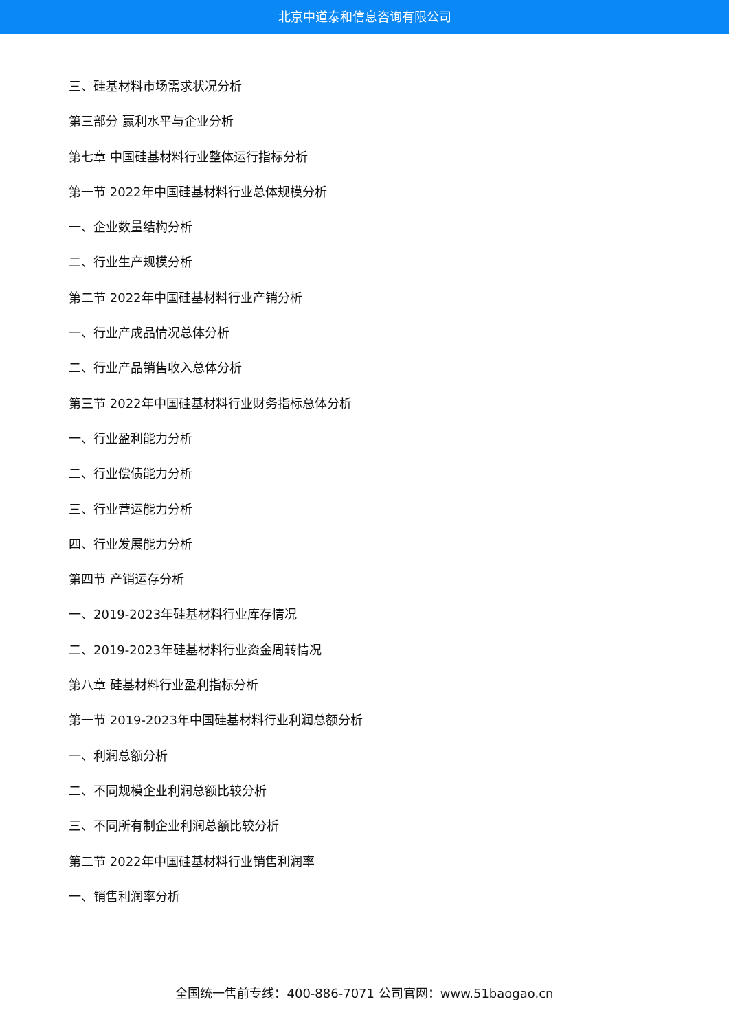北京中道泰和信息咨询有限公司
三、硅基材料市场需求状况分析
第三部分 赢利水平与企业分析
第七章 中国硅基材料行业整体运行指标分析
第一节 2022年中国硅基材料行业总体规模分析
一、企业数量结构分析
二、行业生产规模分析
第二节 2022年中国硅基材料行业产销分析
一、行业产成品情况总体分析
二、行业产品销售收入总体分析
第三节 2022年中国硅基材料行业财务指标总体分析
一、行业盈利能力分析
二、行业偿债能力分析
三、行业营运能力分析
四、行业发展能力分析
第四节 产销运存分析
一、2019-2023年硅基材料行业库存情况
二、2019-2023年硅基材料行业资金周转情况
第八章 硅基材料行业盈利指标分析
第一节 2019-2023年中国硅基材料行业利润总额分析
一、利润总额分析
二、不同规模企业利润总额比较分析
三、不同所有制企业利润总额比较分析
第二节 2022年中国硅基材料行业销售利润率
一、销售利润率分析
全国统一售前专线：400-886-7071 公司官网：www.51baogao.cn